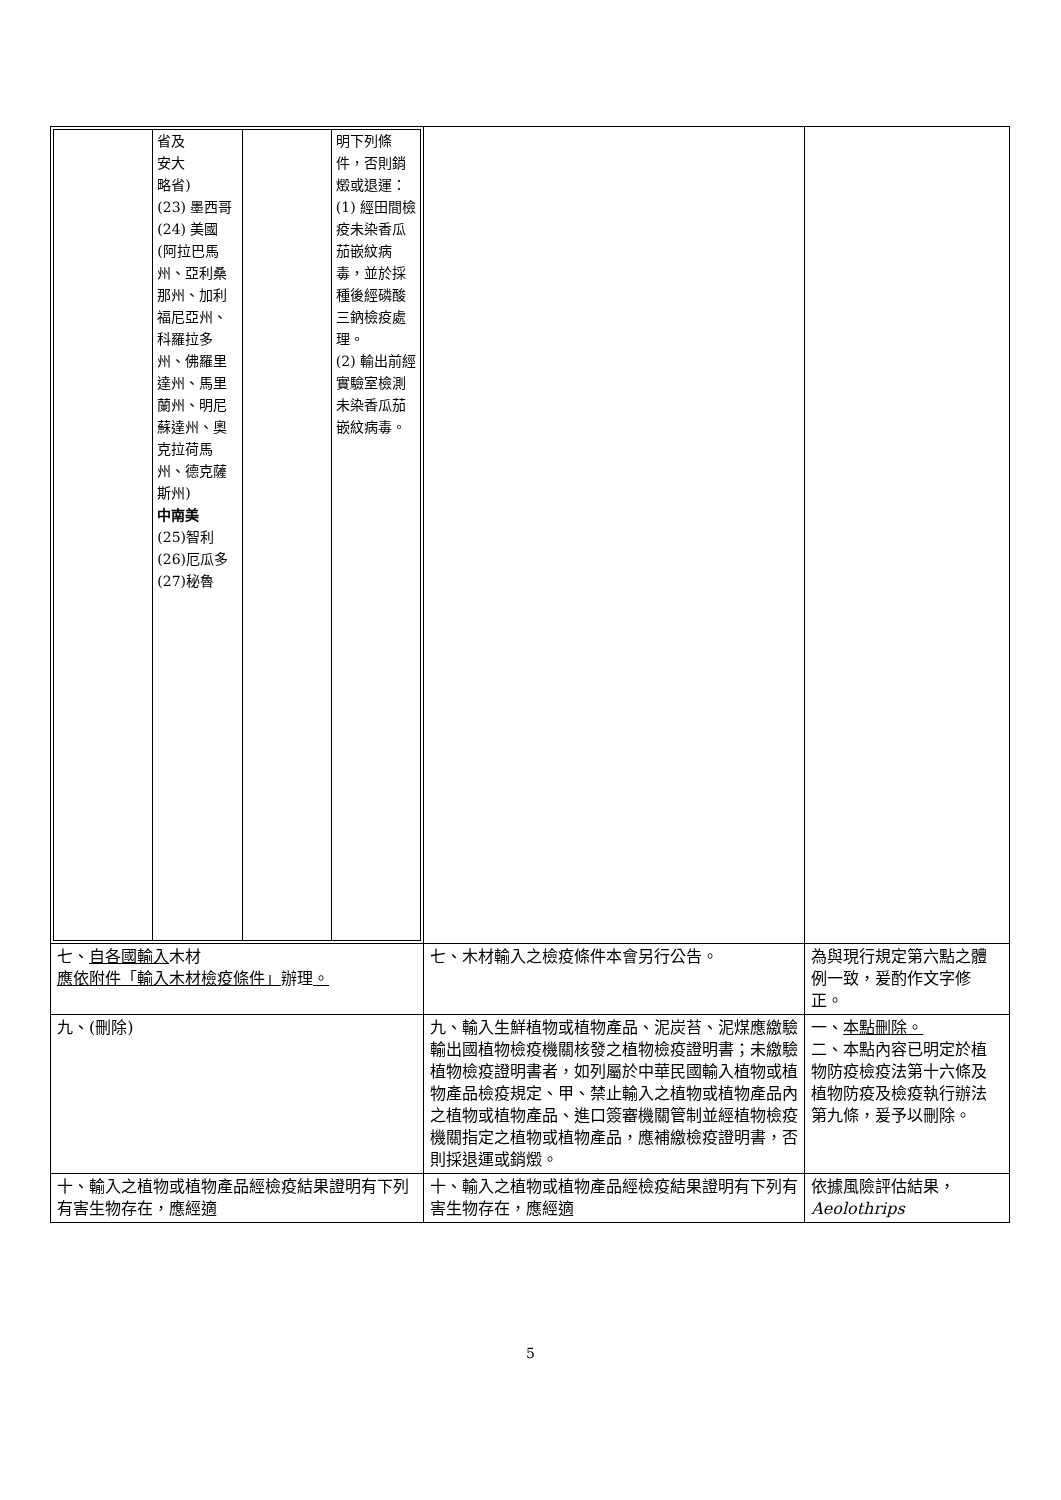| / / 省及 安大 略省) (23) 墨西哥 (24) 美國(阿拉巴馬州、亞利桑那州、加利福尼亞州、科羅拉多州、佛羅里達州、馬里蘭州、明尼蘇達州、奧克拉荷馬州、德克薩斯州) 中南美 (25)智利 (26)厄瓜多 (27)秘魯 / / 明下列條件，否則銷燬或退運： (1) 經田間檢疫未染香瓜茄嵌紋病毒，並於採種後經磷酸三鈉檢疫處理。 (2) 輸出前經實驗室檢測未染香瓜茄嵌紋病毒。 / | | |
| 七、 自各國輸入 木材 應依附件「輸入木材檢疫條件」 辦理 。 | 七、木材輸入之檢疫條件本會另行公告。 | 為與現行規定第六點之體例一致，爰酌作文字修正。 |
| 九、(刪除) | 九、輸入生鮮植物或植物產品、泥炭苔、泥煤應繳驗輸出國植物檢疫機關核發之植物檢疫證明書；未繳驗植物檢疫證明書者，如列屬於中華民國輸入植物或植物產品檢疫規定、甲、禁止輸入之植物或植物產品內之植物或植物產品、進口簽審機關管制並經植物檢疫機關指定之植物或植物產品，應補繳檢疫證明書，否則採退運或銷燬。 | 一、 本點刪除。 二、本點內容已明定於植物防疫檢疫法第十六條及植物防疫及檢疫執行辦法第九條，爰予以刪除。 |
| 十、輸入之植物或植物產品經檢疫結果證明有下列有害生物存在，應經適 | 十、輸入之植物或植物產品經檢疫結果證明有下列有害生物存在，應經適 | 依據風險評估結果， Aeolothrips |
5